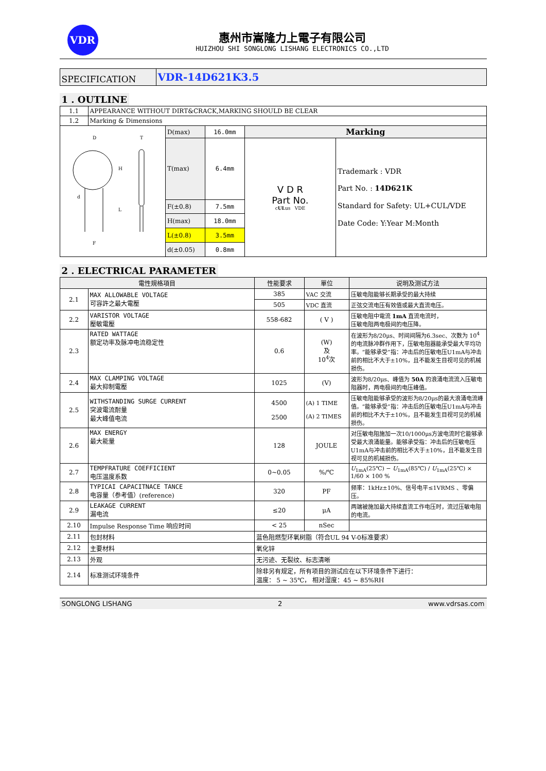VDR
惠州市嵩隆力上電子有限公司
HUIZHOU SHI SONGLONG LISHANG ELECTRONICS CO.,LTD
| SPECIFICATION | VDR-14D621K3.5 |
1 . OUTLINE
| 1.1 | APPEARANCE WITHOUT DIRT&CRACK,MARKING SHOULD BE CLEAR | | | | |
| 1.2 | Marking & Dimensions | | | | |
| D T H L d F | | D(max) | 16.0mm | Marking | |
| | | T(max) | 6.4mm | V D R Part No. c UL us VDE | Trademark : VDR Part No. : 14D621K Standard for Safety: UL+CUL/VDE Date Code: Y:Year M:Month |
| | | F(±0.8) | 7.5mm | | |
| | | H(max) | 18.0mm | | |
| | | L(±0.8) | 3.5mm | | |
| | | d(±0.05) | 0.8mm | | |
2 . ELECTRICAL PARAMETER
| 電性規格項目 | | 性能要求 | 單位 | 说明及测试方法 |
| --- | --- | --- | --- | --- |
| 2.1 | MAX ALLOWABLE VOLTAGE 可容許之最大電壓 | 385 | VAC 交流 | 压敏电阻能够长期承受的最大持续 |
| | | 505 | VDC 直流 | 正弦交流电压有效值或最大直流电压。 |
| 2.2 | VARISTOR VOLTAGE 壓敏電壓 | 558-682 | ( V ) | 压敏电阻中電流 1mA 直流电流时， 压敏电阻两电极间的电压降。 |
| 2.3 | RATED WATTAGE 额定功率及脉冲电流稳定性 | 0.6 | (W) 及 10<sup>4</sup>次 | 在波形为8/20μs、时间间隔为6.3sec、次数为 10<sup>4</sup> 的电流脉冲群作用下，压敏电阻器能承受最大平均功率。“能够承受”指：冲击后的压敏电压U1mA与冲击前的相比不大于±10%，且不能发生目视可见的机械损伤。 |
| 2.4 | MAX CLAMPING VOLTAGE 最大抑制電壓 | 1025 | (V) | 波形为8/20μs、峰值为 50A 的浪涌电流流入压敏电阻器时，两电极间的电压峰值。 |
| 2.5 | WITHSTANDING SURGE CURRENT 突波電流耐量 最大峰值电流 | 4500 2500 | (A) 1 TIME (A) 2 TIMES | 压敏电阻能够承受的波形为8/20μs的最大浪涌电流峰值。“能够承受”指：冲击后的压敏电压U1mA与冲击前的相比不大于±10%，且不能发生目视可见的机械损伤。 |
| 2.6 | MAX ENERGY 最大能量 | 128 | JOULE | 对压敏电阻施加一次10/1000μs方波电流时它能够承受最大浪涌能量。能够承受指：冲击后的压敏电压U1mA与冲击前的相比不大于±10%，且不能发生目视可见的机械损伤。 |
| 2.7 | TEMPFRATURE COEFFICIENT 电压温度系数 | 0~0.05 | %/℃ | U<sub>1mA</sub>(25℃) − U<sub>1mA</sub>(85℃) / U<sub>1mA</sub>(25℃) × 1/60 × 100 % |
| 2.8 | TYPICAI CAPACITNACE TANCE 电容量（参考值）(reference) | 320 | PF | 频率：1kHz±10%、信号电平≤1VRMS 、零偏压。 |
| 2.9 | LEAKAGE CURRENT 漏电流 | ≤20 | μA | 两端被施加最大持续直流工作电压时，流过压敏电阻的电流。 |
| 2.10 | Impulse Response Time 响应时间 | < 25 | nSec | |
| 2.11 | 包封材料 | 蓝色阻燃型环氧树脂（符合UL 94 V-0标准要求） | | |
| 2.12 | 主要材料 | 氧化锌 | | |
| 2.13 | 外观 | 无污迹、无裂纹、标志清晰 | | |
| 2.14 | 标准测试环境条件 | 除非另有规定，所有项目的测试应在以下环境条件下进行： 温度： 5 ~ 35℃， 相对湿度：45 ~ 85%RH | | |
SONGLONG LISHANG 2 www.vdrsas.com